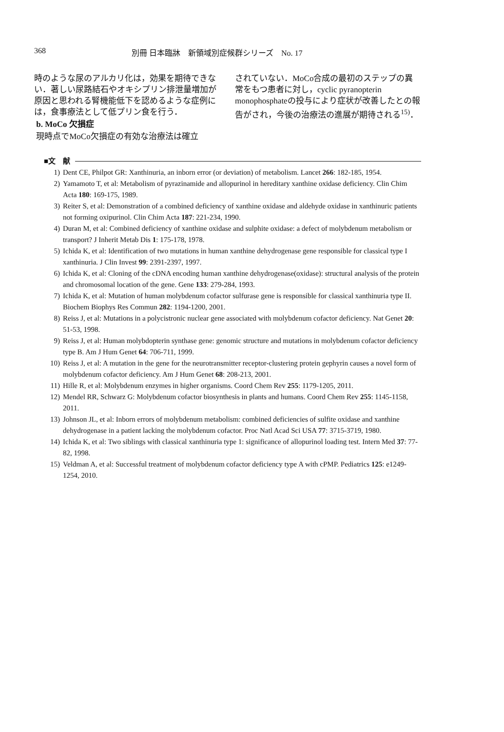368 別冊 日本臨牀　新領域別症候群シリーズ　No. 17
時のような尿のアルカリ化は，効果を期待できない．著しい尿路結石やオキシプリン排泄量増加が原因と思われる腎機能低下を認めるような症例には，食事療法として低プリン食を行う．
b. MoCo 欠損症
現時点でMoCo欠損症の有効な治療法は確立
されていない．MoCo合成の最初のステップの異常をもつ患者に対し，cyclic pyranopterin monophosphateの投与により症状が改善したとの報告がされ，今後の治療法の進展が期待される<sup>15)</sup>．
■文　献
1) Dent CE, Philpot GR: Xanthinuria, an inborn error (or deviation) of metabolism. Lancet 266: 182-185, 1954.
2) Yamamoto T, et al: Metabolism of pyrazinamide and allopurinol in hereditary xanthine oxidase deficiency. Clin Chim Acta 180: 169-175, 1989.
3) Reiter S, et al: Demonstration of a combined deficiency of xanthine oxidase and aldehyde oxidase in xanthinuric patients not forming oxipurinol. Clin Chim Acta 187: 221-234, 1990.
4) Duran M, et al: Combined deficiency of xanthine oxidase and sulphite oxidase: a defect of molybdenum metabolism or transport? J Inherit Metab Dis 1: 175-178, 1978.
5) Ichida K, et al: Identification of two mutations in human xanthine dehydrogenase gene responsible for classical type I xanthinuria. J Clin Invest 99: 2391-2397, 1997.
6) Ichida K, et al: Cloning of the cDNA encoding human xanthine dehydrogenase(oxidase): structural analysis of the protein and chromosomal location of the gene. Gene 133: 279-284, 1993.
7) Ichida K, et al: Mutation of human molybdenum cofactor sulfurase gene is responsible for classical xanthinuria type II. Biochem Biophys Res Commun 282: 1194-1200, 2001.
8) Reiss J, et al: Mutations in a polycistronic nuclear gene associated with molybdenum cofactor deficiency. Nat Genet 20: 51-53, 1998.
9) Reiss J, et al: Human molybdopterin synthase gene: genomic structure and mutations in molybdenum cofactor deficiency type B. Am J Hum Genet 64: 706-711, 1999.
10) Reiss J, et al: A mutation in the gene for the neurotransmitter receptor-clustering protein gephyrin causes a novel form of molybdenum cofactor deficiency. Am J Hum Genet 68: 208-213, 2001.
11) Hille R, et al: Molybdenum enzymes in higher organisms. Coord Chem Rev 255: 1179-1205, 2011.
12) Mendel RR, Schwarz G: Molybdenum cofactor biosynthesis in plants and humans. Coord Chem Rev 255: 1145-1158, 2011.
13) Johnson JL, et al: Inborn errors of molybdenum metabolism: combined deficiencies of sulfite oxidase and xanthine dehydrogenase in a patient lacking the molybdenum cofactor. Proc Natl Acad Sci USA 77: 3715-3719, 1980.
14) Ichida K, et al: Two siblings with classical xanthinuria type 1: significance of allopurinol loading test. Intern Med 37: 77-82, 1998.
15) Veldman A, et al: Successful treatment of molybdenum cofactor deficiency type A with cPMP. Pediatrics 125: e1249-1254, 2010.